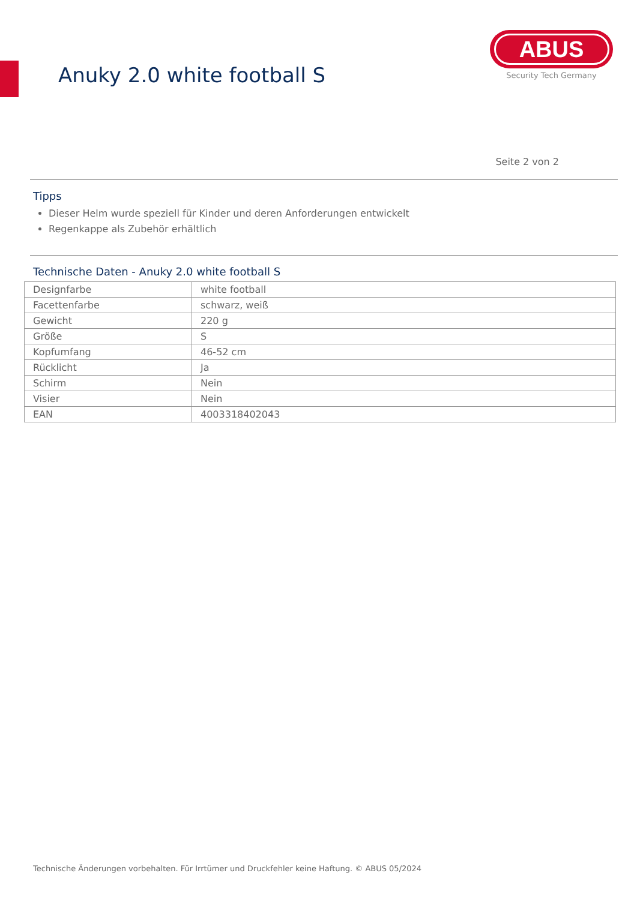Anuky 2.0 white football S
ABUS
Security Tech Germany
Seite 2 von 2
Tipps
Dieser Helm wurde speziell für Kinder und deren Anforderungen entwickelt
Regenkappe als Zubehör erhältlich
Technische Daten - Anuky 2.0 white football S
| Designfarbe | white football |
| Facettenfarbe | schwarz, weiß |
| Gewicht | 220 g |
| Größe | S |
| Kopfumfang | 46-52 cm |
| Rücklicht | Ja |
| Schirm | Nein |
| Visier | Nein |
| EAN | 4003318402043 |
Technische Änderungen vorbehalten. Für Irrtümer und Druckfehler keine Haftung. © ABUS 05/2024